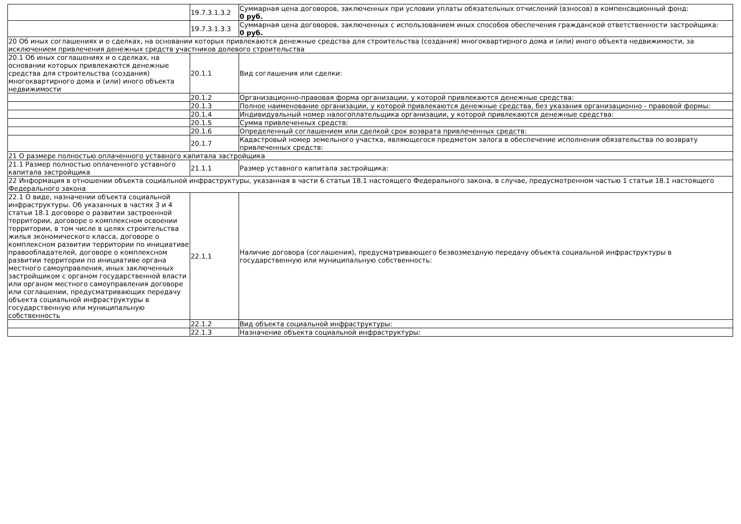| | 19.7.3.1.3.2 | Суммарная цена договоров, заключенных при условии уплаты обязательных отчислений (взносов) в компенсационный фонд: 0 руб. |
| | 19.7.3.1.3.3 | Суммарная цена договоров, заключенных с использованием иных способов обеспечения гражданской ответственности застройщика: 0 руб. |
| 20 Об иных соглашениях и о сделках, на основании которых привлекаются денежные средства для строительства (создания) многоквартирного дома и (или) иного объекта недвижимости, за исключением привлечения денежных средств участников долевого строительства | | |
| 20.1 Об иных соглашениях и о сделках, на основании которых привлекаются денежные средства для строительства (создания) многоквартирного дома и (или) иного объекта недвижимости | 20.1.1 | Вид соглашения или сделки: |
| | 20.1.2 | Организационно-правовая форма организации, у которой привлекаются денежные средства: |
| | 20.1.3 | Полное наименование организации, у которой привлекаются денежные средства, без указания организационно - правовой формы: |
| | 20.1.4 | Индивидуальный номер налогоплательщика организации, у которой привлекаются денежные средства: |
| | 20.1.5 | Сумма привлеченных средств: |
| | 20.1.6 | Определенный соглашением или сделкой срок возврата привлеченных средств: |
| | 20.1.7 | Кадастровый номер земельного участка, являющегося предметом залога в обеспечение исполнения обязательства по возврату привлеченных средств: |
| 21 О размере полностью оплаченного уставного капитала застройщика | | |
| 21.1 Размер полностью оплаченного уставного капитала застройщика | 21.1.1 | Размер уставного капитала застройщика: |
| 22 Информация в отношении объекта социальной инфраструктуры, указанная в части 6 статьи 18.1 настоящего Федерального закона, в случае, предусмотренном частью 1 статьи 18.1 настоящего Федерального закона | | |
| 22.1 О виде, назначении объекта социальной инфраструктуры. Об указанных в частях 3 и 4 статьи 18.1 договоре о развитии застроенной территории, договоре о комплексном освоении территории, в том числе в целях строительства жилья экономического класса, договоре о комплексном развитии территории по инициативе правообладателей, договоре о комплексном развитии территории по инициативе органа местного самоуправления, иных заключенных застройщиком с органом государственной власти или органом местного самоуправления договоре или соглашении, предусматривающих передачу объекта социальной инфраструктуры в государственную или муниципальную собственность | 22.1.1 | Наличие договора (соглашения), предусматривающего безвозмездную передачу объекта социальной инфраструктуры в государственную или муниципальную собственность: |
| | 22.1.2 | Вид объекта социальной инфраструктуры: |
| | 22.1.3 | Назначение объекта социальной инфраструктуры: |